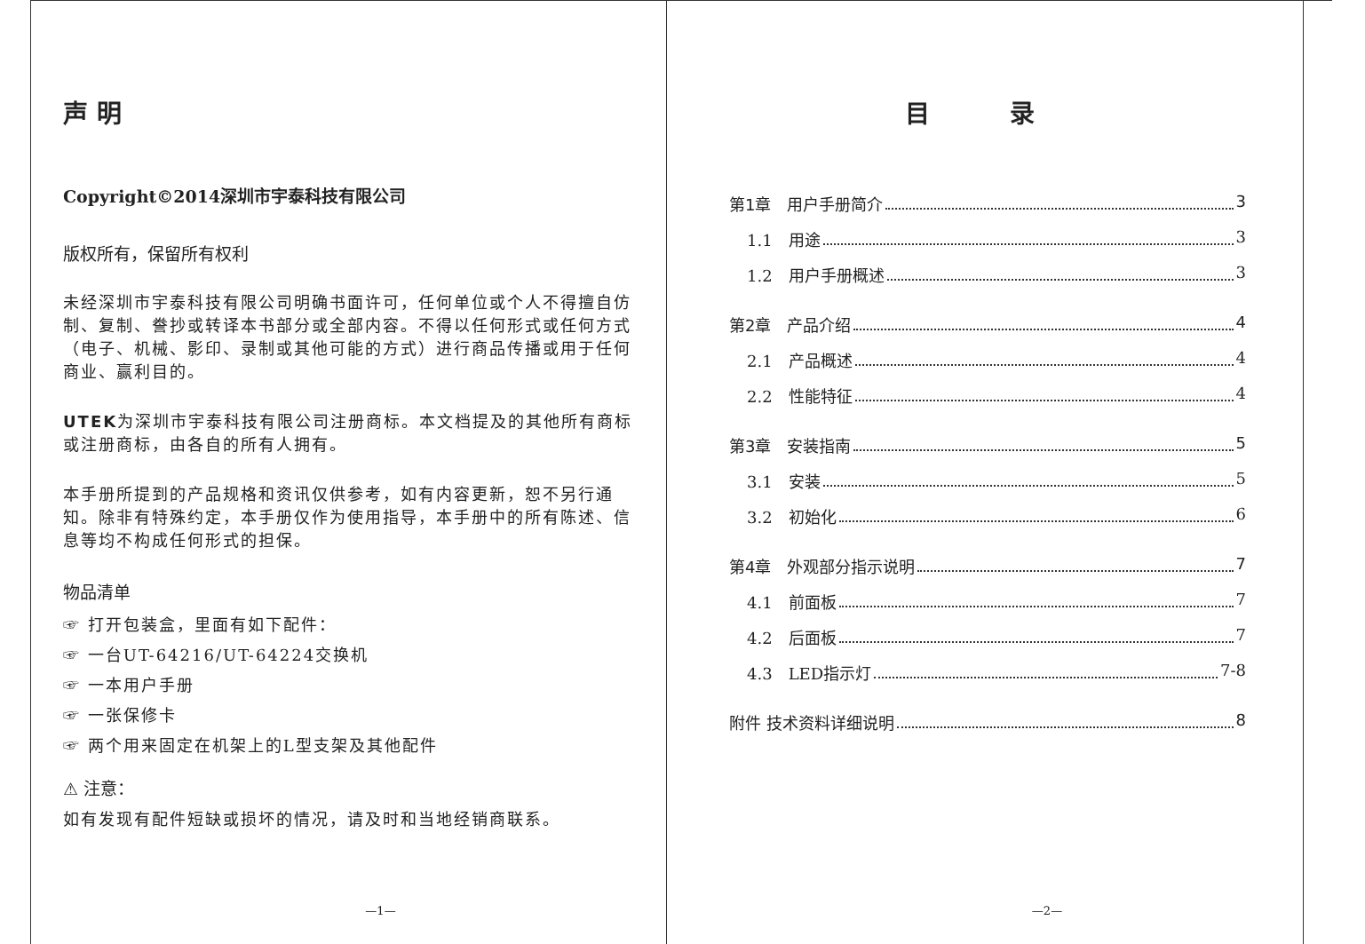声 明
Copyright©2014深圳市宇泰科技有限公司
版权所有，保留所有权利
未经深圳市宇泰科技有限公司明确书面许可，任何单位或个人不得擅自仿制、复制、誊抄或转译本书部分或全部内容。不得以任何形式或任何方式（电子、机械、影印、录制或其他可能的方式）进行商品传播或用于任何商业、赢利目的。
UTEK为深圳市宇泰科技有限公司注册商标。本文档提及的其他所有商标或注册商标，由各自的所有人拥有。
本手册所提到的产品规格和资讯仅供参考，如有内容更新，恕不另行通知。除非有特殊约定，本手册仅作为使用指导，本手册中的所有陈述、信息等均不构成任何形式的担保。
物品清单
☞ 打开包装盒，里面有如下配件：
☞ 一台UT-64216/UT-64224交换机
☞ 一本用户手册
☞ 一张保修卡
☞ 两个用来固定在机架上的L型支架及其他配件
⚠ 注意：
如有发现有配件短缺或损坏的情况，请及时和当地经销商联系。
—1—
目 录
第1章　用户手册简介 3
1.1　用途 3
1.2　用户手册概述 3
第2章　产品介绍 4
2.1　产品概述 4
2.2　性能特征 4
第3章　安装指南 5
3.1　安装 5
3.2　初始化 6
第4章　外观部分指示说明 7
4.1　前面板 7
4.2　后面板 7
4.3　LED指示灯 7-8
附件 技术资料详细说明 8
—2—